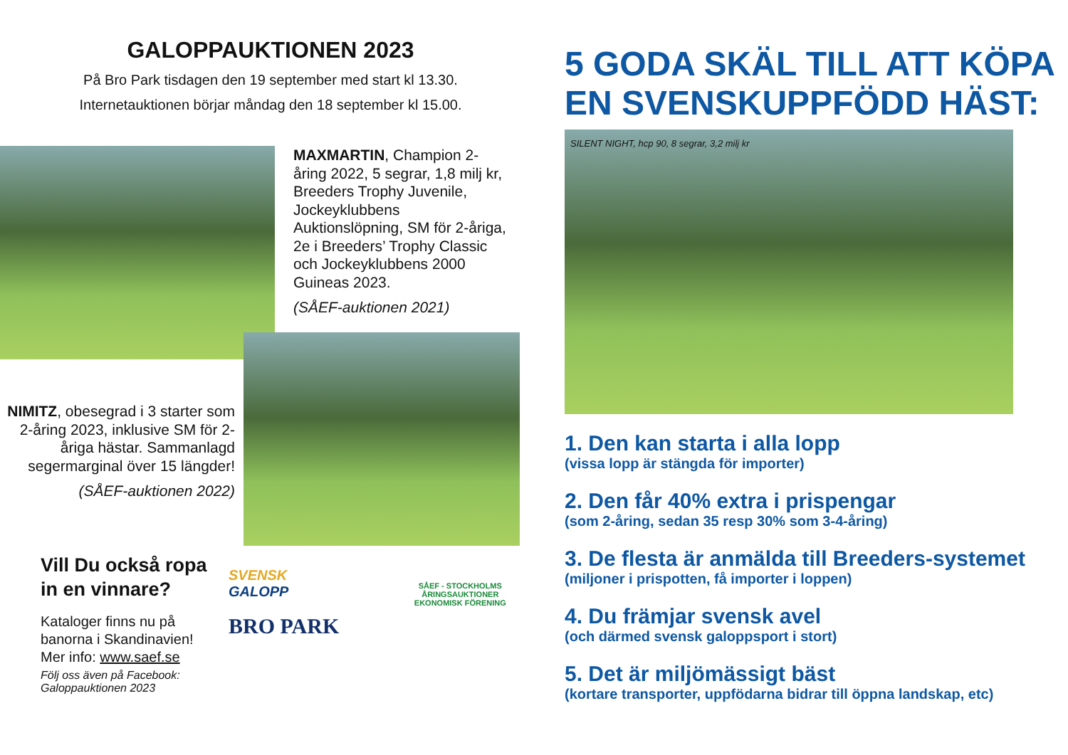GALOPPAUKTIONEN 2023
På Bro Park tisdagen den 19 september med start kl 13.30.
Internetauktionen börjar måndag den 18 september kl 15.00.
MAXMARTIN, Champion 2-åring 2022, 5 segrar, 1,8 milj kr, Breeders Trophy Juvenile, Jockeyklubbens Auktionslöpning, SM för 2-åriga, 2e i Breeders’ Trophy Classic och Jockeyklubbens 2000 Guineas 2023.
(SÅEF-auktionen 2021)
NIMITZ, obesegrad i 3 starter som 2-åring 2023, inklusive SM för 2-åriga hästar. Sammanlagd segermarginal över 15 längder!
(SÅEF-auktionen 2022)
Vill Du också ropa in en vinnare?
Kataloger finns nu på banorna i Skandinavien!
Mer info: www.saef.se
Följ oss även på Facebook: Galoppauktionen 2023
SVENSK GALOPP
BRO PARK
SÅEF - STOCKHOLMS ÅRINGSAUKTIONER
EKONOMISK FÖRENING
5 GODA SKÄL TILL ATT KÖPA EN SVENSKUPPFÖDD HÄST:
SILENT NIGHT, hcp 90, 8 segrar, 3,2 milj kr
1. Den kan starta i alla lopp
(vissa lopp är stängda för importer)
2. Den får 40% extra i prispengar
(som 2-åring, sedan 35 resp 30% som 3-4-åring)
3. De flesta är anmälda till Breeders-systemet
(miljoner i prispotten, få importer i loppen)
4. Du främjar svensk avel
(och därmed svensk galoppsport i stort)
5. Det är miljömässigt bäst
(kortare transporter, uppfödarna bidrar till öppna landskap, etc)